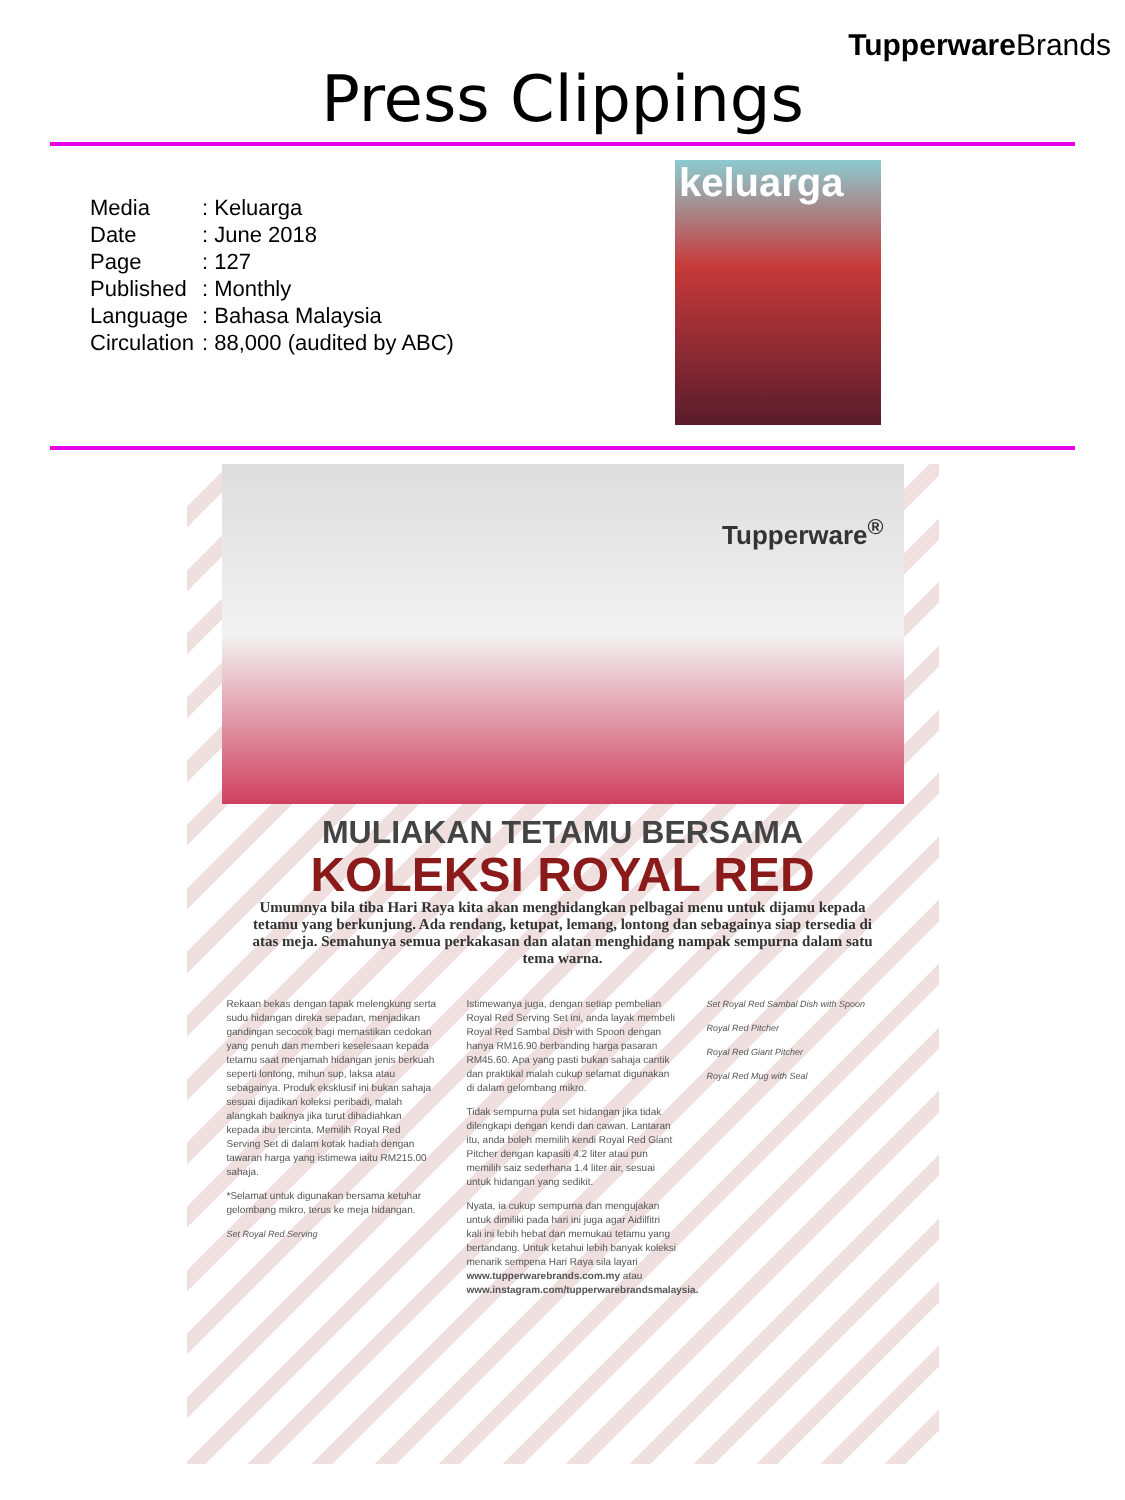TupperwareBrands
Press Clippings
Media: Keluarga
Date: June 2018
Page: 127
Published: Monthly
Language: Bahasa Malaysia
Circulation: 88,000 (audited by ABC)
keluarga
Tupperware<sup>®</sup>
MULIAKAN TETAMU BERSAMA
KOLEKSI ROYAL RED
Umumnya bila tiba Hari Raya kita akan menghidangkan pelbagai menu untuk dijamu kepada tetamu yang berkunjung. Ada rendang, ketupat, lemang, lontong dan sebagainya siap tersedia di atas meja. Semahunya semua perkakasan dan alatan menghidang nampak sempurna dalam satu tema warna.
Rekaan bekas dengan tapak melengkung serta sudu hidangan direka sepadan, menjadikan gandingan secocok bagi memastikan cedokan yang penuh dan memberi keselesaan kepada tetamu saat menjamah hidangan jenis berkuah seperti lontong, mihun sup, laksa atau sebagainya. Produk eksklusif ini bukan sahaja sesuai dijadikan koleksi peribadi, malah alangkah baiknya jika turut dihadiahkan kepada ibu tercinta. Memilih Royal Red Serving Set di dalam kotak hadiah dengan tawaran harga yang istimewa iaitu RM215.00 sahaja.
*Selamat untuk digunakan bersama ketuhar gelombang mikro, terus ke meja hidangan.
Set Royal Red Serving
Istimewanya juga, dengan setiap pembelian Royal Red Serving Set ini, anda layak membeli Royal Red Sambal Dish with Spoon dengan hanya RM16.90 berbanding harga pasaran RM45.60. Apa yang pasti bukan sahaja cantik dan praktikal malah cukup selamat digunakan di dalam gelombang mikro.
Tidak sempurna pula set hidangan jika tidak dilengkapi dengan kendi dan cawan. Lantaran itu, anda boleh memilih kendi Royal Red Giant Pitcher dengan kapasiti 4.2 liter atau pun memilih saiz sederhana 1.4 liter air, sesuai untuk hidangan yang sedikit.
Nyata, ia cukup sempurna dan mengujakan untuk dimiliki pada hari ini juga agar Aidilfitri kali ini lebih hebat dan memukau tetamu yang bertandang. Untuk ketahui lebih banyak koleksi menarik sempena Hari Raya sila layari www.tupperwarebrands.com.my atau www.instagram.com/tupperwarebrandsmalaysia.
Set Royal Red Sambal Dish with Spoon
Royal Red Pitcher
Royal Red Giant Pitcher
Royal Red Mug with Seal